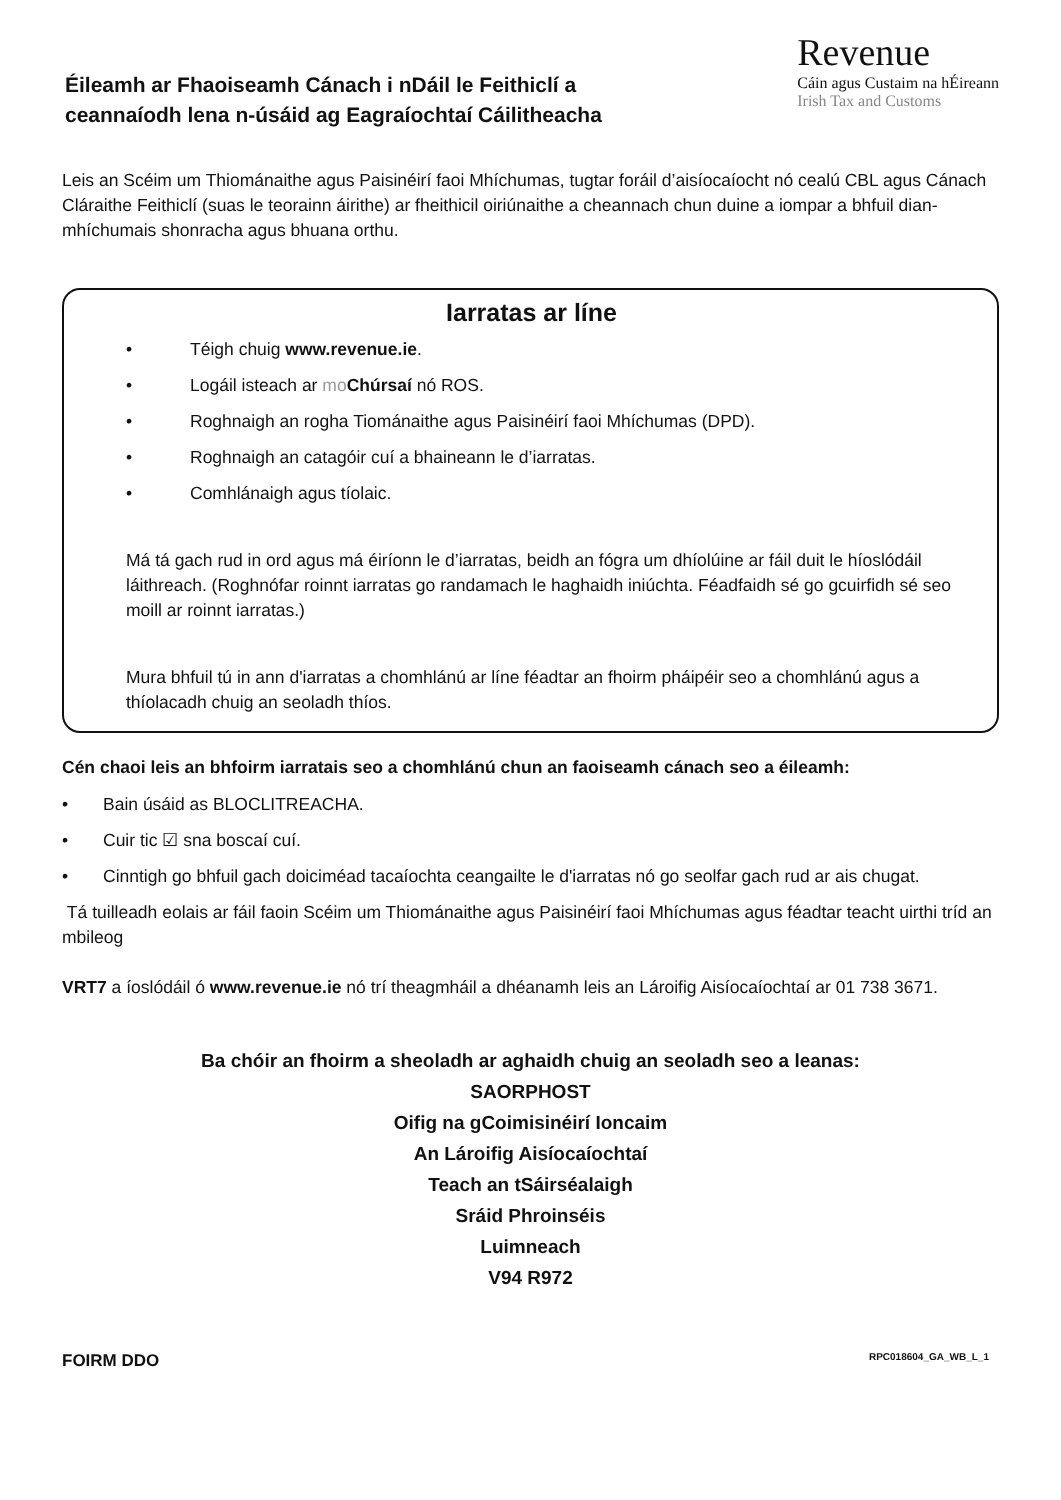Éileamh ar Fhaoiseamh Cánach i nDáil le Feithiclí a
ceannaíodh lena n-úsáid ag Eagraíochtaí Cáilitheacha
Revenue
Cáin agus Custaim na hÉireann
Irish Tax and Customs
Leis an Scéim um Thiománaithe agus Paisinéirí faoi Mhíchumas, tugtar foráil d’aisíocaíocht nó cealú CBL agus Cánach Cláraithe Feithiclí (suas le teorainn áirithe) ar fheithicil oiriúnaithe a cheannach chun duine a iompar a bhfuil dian-mhíchumais shonracha agus bhuana orthu.
Iarratas ar líne
• Téigh chuig www.revenue.ie.
• Logáil isteach ar mo Chúrsaí nó ROS.
• Roghnaigh an rogha Tiománaithe agus Paisinéirí faoi Mhíchumas (DPD).
• Roghnaigh an catagóir cuí a bhaineann le d’iarratas.
• Comhlánaigh agus tíolaic.
Má tá gach rud in ord agus má éiríonn le d’iarratas, beidh an fógra um dhíolúine ar fáil duit le híoslódáil láithreach. (Roghnófar roinnt iarratas go randamach le haghaidh iniúchta. Féadfaidh sé go gcuirfidh sé seo moill ar roinnt iarratas.)
Mura bhfuil tú in ann d'iarratas a chomhlánú ar líne féadtar an fhoirm pháipéir seo a chomhlánú agus a thíolacadh chuig an seoladh thíos.
Cén chaoi leis an bhfoirm iarratais seo a chomhlánú chun an faoiseamh cánach seo a éileamh:
• Bain úsáid as BLOCLITREACHA.
• Cuir tic ☑ sna boscaí cuí.
• Cinntigh go bhfuil gach doiciméad tacaíochta ceangailte le d'iarratas nó go seolfar gach rud ar ais chugat.
Tá tuilleadh eolais ar fáil faoin Scéim um Thiománaithe agus Paisinéirí faoi Mhíchumas agus féadtar teacht uirthi tríd an mbileog
VRT7 a íoslódáil ó www.revenue.ie nó trí theagmháil a dhéanamh leis an Lároifig Aisíocaíochtaí ar 01 738 3671.
Ba chóir an fhoirm a sheoladh ar aghaidh chuig an seoladh seo a leanas:
SAORPHOST
Oifig na gCoimisinéirí Ioncaim
An Lároifig Aisíocaíochtaí
Teach an tSáirséalaigh
Sráid Phroinséis
Luimneach
V94 R972
FOIRM DDO RPC018604_GA_WB_L_1